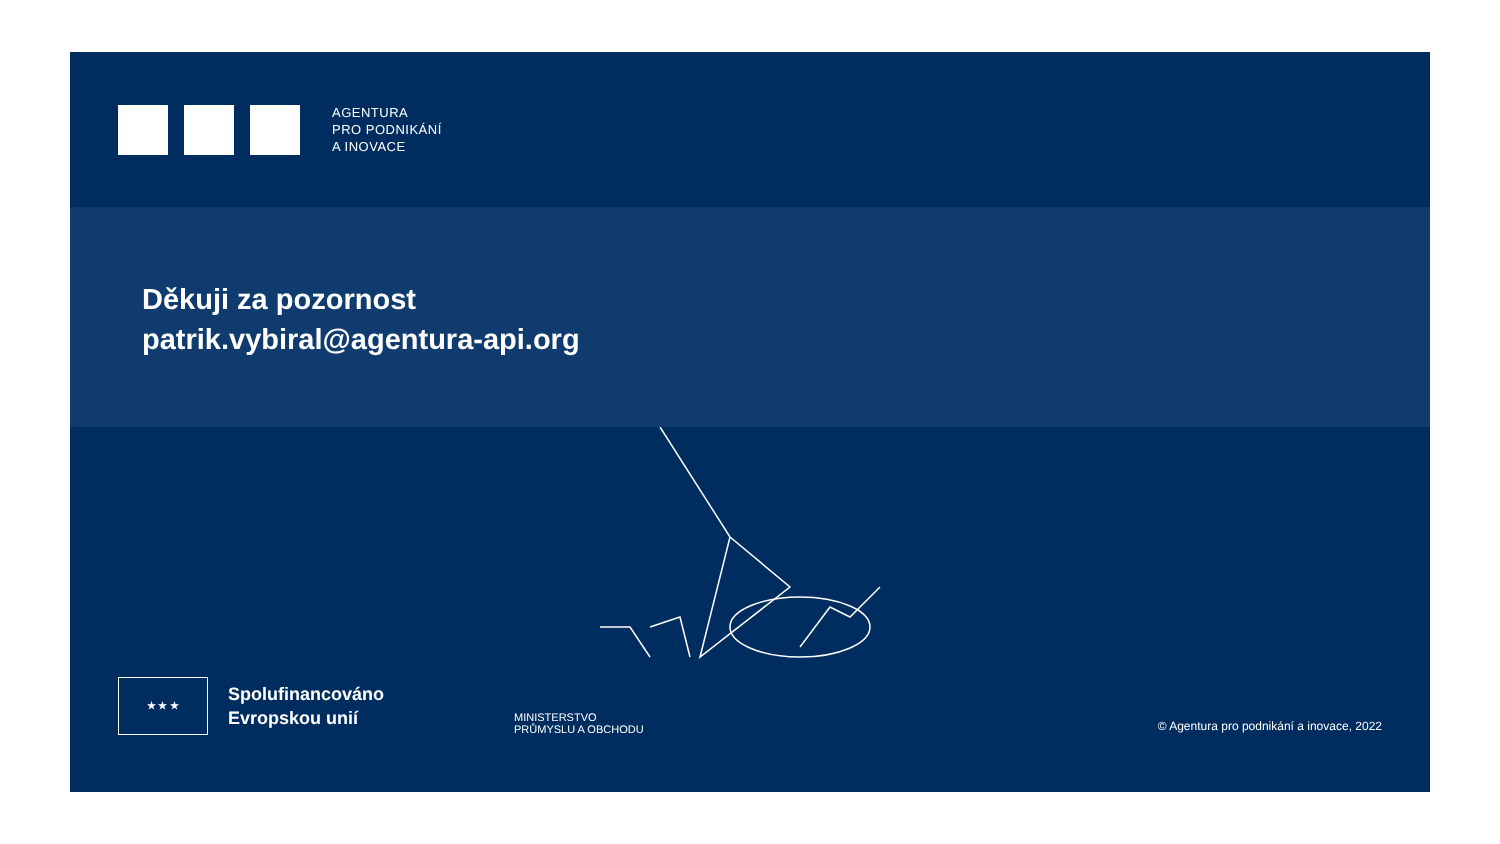AGENTURA
PRO PODNIKÁNÍ
A INOVACE
Děkuji za pozornost
patrik.vybiral@agentura-api.org
★ ★ ★
Spolufinancováno
Evropskou unií
MINISTERSTVO
PRŮMYSLU A OBCHODU
© Agentura pro podnikání a inovace, 2022